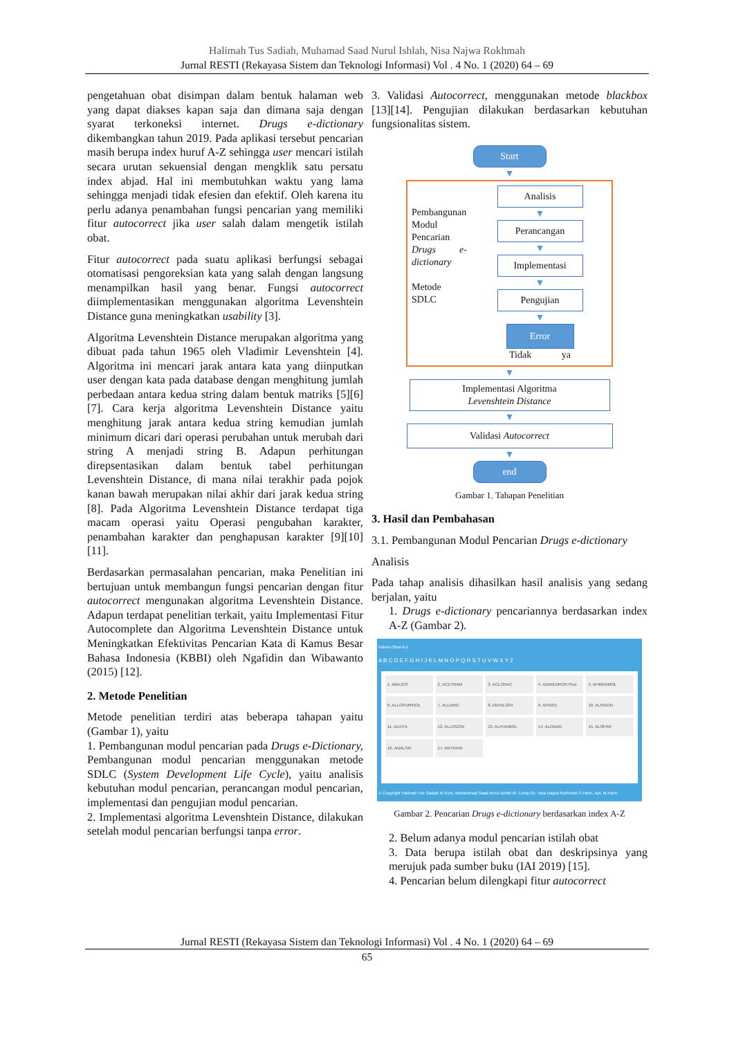Halimah Tus Sadiah, Muhamad Saad Nurul Ishlah, Nisa Najwa Rokhmah
Jurnal RESTI (Rekayasa Sistem dan Teknologi Informasi) Vol . 4 No. 1 (2020) 64 – 69
pengetahuan obat disimpan dalam bentuk halaman web yang dapat diakses kapan saja dan dimana saja dengan syarat terkoneksi internet. Drugs e-dictionary dikembangkan tahun 2019. Pada aplikasi tersebut pencarian masih berupa index huruf A-Z sehingga user mencari istilah secara urutan sekuensial dengan mengklik satu persatu index abjad. Hal ini membutuhkan waktu yang lama sehingga menjadi tidak efesien dan efektif. Oleh karena itu perlu adanya penambahan fungsi pencarian yang memiliki fitur autocorrect jika user salah dalam mengetik istilah obat.
Fitur autocorrect pada suatu aplikasi berfungsi sebagai otomatisasi pengoreksian kata yang salah dengan langsung menampilkan hasil yang benar. Fungsi autocorrect diimplementasikan menggunakan algoritma Levenshtein Distance guna meningkatkan usability [3].
Algoritma Levenshtein Distance merupakan algoritma yang dibuat pada tahun 1965 oleh Vladimir Levenshtein [4]. Algoritma ini mencari jarak antara kata yang diinputkan user dengan kata pada database dengan menghitung jumlah perbedaan antara kedua string dalam bentuk matriks [5][6][7]. Cara kerja algoritma Levenshtein Distance yaitu menghitung jarak antara kedua string kemudian jumlah minimum dicari dari operasi perubahan untuk merubah dari string A menjadi string B. Adapun perhitungan direpsentasikan dalam bentuk tabel perhitungan Levenshtein Distance, di mana nilai terakhir pada pojok kanan bawah merupakan nilai akhir dari jarak kedua string [8]. Pada Algoritma Levenshtein Distance terdapat tiga macam operasi yaitu Operasi pengubahan karakter, penambahan karakter dan penghapusan karakter [9][10][11].
Berdasarkan permasalahan pencarian, maka Penelitian ini bertujuan untuk membangun fungsi pencarian dengan fitur autocorrect mengunakan algoritma Levenshtein Distance. Adapun terdapat penelitian terkait, yaitu Implementasi Fitur Autocomplete dan Algoritma Levenshtein Distance untuk Meningkatkan Efektivitas Pencarian Kata di Kamus Besar Bahasa Indonesia (KBBI) oleh Ngafidin dan Wibawanto (2015) [12].
2. Metode Penelitian
Metode penelitian terdiri atas beberapa tahapan yaitu (Gambar 1), yaitu
1. Pembangunan modul pencarian pada Drugs e-Dictionary, Pembangunan modul pencarian menggunakan metode SDLC (System Development Life Cycle), yaitu analisis kebutuhan modul pencarian, perancangan modul pencarian, implementasi dan pengujian modul pencarian.
2. Implementasi algoritma Levenshtein Distance, dilakukan setelah modul pencarian berfungsi tanpa error.
3. Validasi Autocorrect, menggunakan metode blackbox [13][14]. Pengujian dilakukan berdasarkan kebutuhan fungsionalitas sistem.
Start
▼
Pembangunan Modul Pencarian Drugs e-dictionary
Metode SDLC
Analisis
▼
Perancangan
▼
Implementasi
▼
Pengujian
▼
Error
Tidak ya
▼
Implementasi Algoritma
Levenshtein Distance
▼
Validasi Autocorrect
▼
end
Gambar 1. Tahapan Penelitian
3. Hasil dan Pembahasan
3.1. Pembangunan Modul Pencarian Drugs e-dictionary
Analisis
Pada tahap analisis dihasilkan hasil analisis yang sedang berjalan, yaitu
1. Drugs e-dictionary pencariannya berdasarkan index A-Z (Gambar 2).
Indeks Obat A-Z
A B C D E F G H I J K L M N O P Q R S T U V W X Y Z
1. ABAJOS
2. ACETRAM
3. ACLONAC
4. ADINEURON Plus
5. AFIBRAMOL
6. ALLOPURINOL
7. ALLURIC
8. ANTALGIN
9. AFIDOL
10. ALFIDON
11. ALVITA
12. ALLOGON
13. ALPHAMOL
14. ALODAN
15. ALOFAR
16. ANALSIK
17. ANTRAIN
© Copyright Halimah Tus Sadiah M.Kom, Muhammad Saad Nurul Ishlah M. Comp.Sc, Nisa Najwa Rokhmah S.Farm, Apt, M.Farm
Gambar 2. Pencarian Drugs e-dictionary berdasarkan index A-Z
2. Belum adanya modul pencarian istilah obat
3. Data berupa istilah obat dan deskripsinya yang merujuk pada sumber buku (IAI 2019) [15].
4. Pencarian belum dilengkapi fitur autocorrect
Jurnal RESTI (Rekayasa Sistem dan Teknologi Informasi) Vol . 4 No. 1 (2020) 64 – 69
65